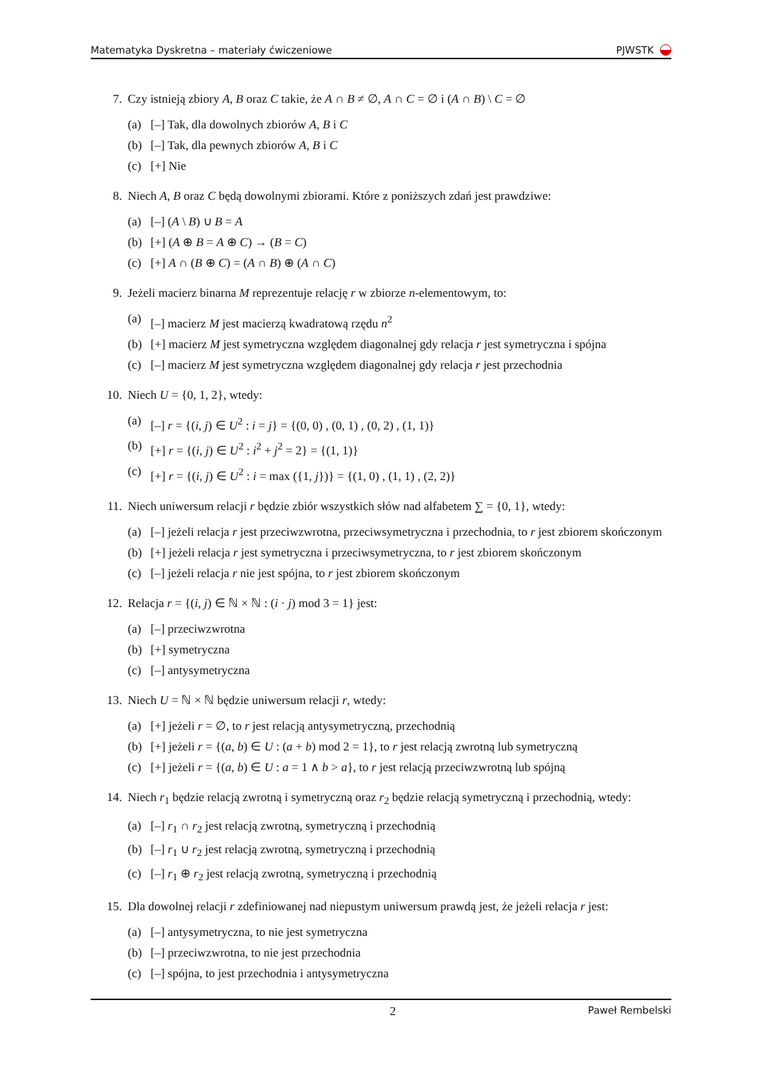Matematyka Dyskretna – materiały ćwiczeniowe PJWSTK
7. Czy istnieją zbiory A, B oraz C takie, że A ∩ B ≠ ∅, A ∩ C = ∅ i (A ∩ B) \ C = ∅
(a) [–] Tak, dla dowolnych zbiorów A, B i C
(b) [–] Tak, dla pewnych zbiorów A, B i C
(c) [+] Nie
8. Niech A, B oraz C będą dowolnymi zbiorami. Które z poniższych zdań jest prawdziwe:
(a) [–] (A \ B) ∪ B = A
(b) [+] (A ⊕ B = A ⊕ C) → (B = C)
(c) [+] A ∩ (B ⊕ C) = (A ∩ B) ⊕ (A ∩ C)
9. Jeżeli macierz binarna M reprezentuje relację r w zbiorze n-elementowym, to:
(a) [–] macierz M jest macierzą kwadratową rzędu n<sup>2</sup>
(b) [+] macierz M jest symetryczna względem diagonalnej gdy relacja r jest symetryczna i spójna
(c) [–] macierz M jest symetryczna względem diagonalnej gdy relacja r jest przechodnia
10. Niech U = {0, 1, 2}, wtedy:
(a) [–] r = {(i, j) ∈ U<sup>2</sup> : i = j} = {(0, 0) , (0, 1) , (0, 2) , (1, 1)}
(b) [+] r = {(i, j) ∈ U<sup>2</sup> : i<sup>2</sup> + j<sup>2</sup> = 2} = {(1, 1)}
(c) [+] r = {(i, j) ∈ U<sup>2</sup> : i = max ({1, j})} = {(1, 0) , (1, 1) , (2, 2)}
11. Niech uniwersum relacji r będzie zbiór wszystkich słów nad alfabetem ∑ = {0, 1}, wtedy:
(a) [–] jeżeli relacja r jest przeciwzwrotna, przeciwsymetryczna i przechodnia, to r jest zbiorem skończonym
(b) [+] jeżeli relacja r jest symetryczna i przeciwsymetryczna, to r jest zbiorem skończonym
(c) [–] jeżeli relacja r nie jest spójna, to r jest zbiorem skończonym
12. Relacja r = {(i, j) ∈ ℕ × ℕ : (i · j) mod 3 = 1} jest:
(a) [–] przeciwzwrotna
(b) [+] symetryczna
(c) [–] antysymetryczna
13. Niech U = ℕ × ℕ będzie uniwersum relacji r, wtedy:
(a) [+] jeżeli r = ∅, to r jest relacją antysymetryczną, przechodnią
(b) [+] jeżeli r = {(a, b) ∈ U : (a + b) mod 2 = 1}, to r jest relacją zwrotną lub symetryczną
(c) [+] jeżeli r = {(a, b) ∈ U : a = 1 ∧ b > a}, to r jest relacją przeciwzwrotną lub spójną
14. Niech r<sub>1</sub> będzie relacją zwrotną i symetryczną oraz r<sub>2</sub> będzie relacją symetryczną i przechodnią, wtedy:
(a) [–] r<sub>1</sub> ∩ r<sub>2</sub> jest relacją zwrotną, symetryczną i przechodnią
(b) [–] r<sub>1</sub> ∪ r<sub>2</sub> jest relacją zwrotną, symetryczną i przechodnią
(c) [–] r<sub>1</sub> ⊕ r<sub>2</sub> jest relacją zwrotną, symetryczną i przechodnią
15. Dla dowolnej relacji r zdefiniowanej nad niepustym uniwersum prawdą jest, że jeżeli relacja r jest:
(a) [–] antysymetryczna, to nie jest symetryczna
(b) [–] przeciwzwrotna, to nie jest przechodnia
(c) [–] spójna, to jest przechodnia i antysymetryczna
2 Paweł Rembelski